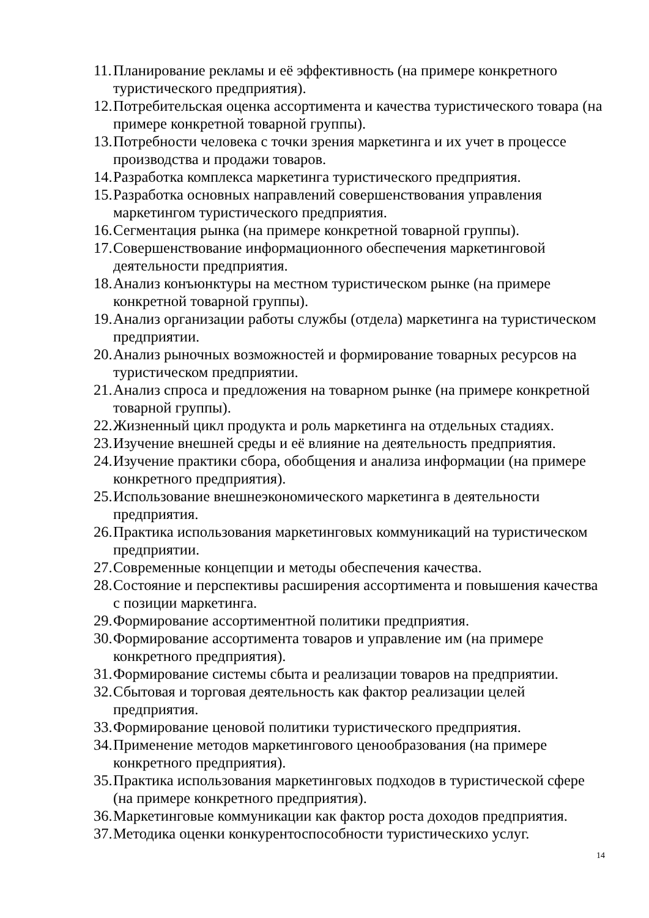11. Планирование рекламы и её эффективность (на примере конкретного туристического предприятия).
12. Потребительская оценка ассортимента и качества туристического товара (на примере конкретной товарной группы).
13. Потребности человека с точки зрения маркетинга и их учет в процессе производства и продажи товаров.
14. Разработка комплекса маркетинга туристического предприятия.
15. Разработка основных направлений совершенствования управления маркетингом туристического предприятия.
16. Сегментация рынка (на примере конкретной товарной группы).
17. Совершенствование информационного обеспечения маркетинговой деятельности предприятия.
18. Анализ конъюнктуры на местном туристическом рынке (на примере конкретной товарной группы).
19. Анализ организации работы службы (отдела) маркетинга на туристическом предприятии.
20. Анализ рыночных возможностей и формирование товарных ресурсов на туристическом предприятии.
21. Анализ спроса и предложения на товарном рынке (на примере конкретной товарной группы).
22. Жизненный цикл продукта и роль маркетинга на отдельных стадиях.
23. Изучение внешней среды и её влияние на деятельность предприятия.
24. Изучение практики сбора, обобщения и анализа информации (на примере конкретного предприятия).
25. Использование внешнеэкономического маркетинга в деятельности предприятия.
26. Практика использования маркетинговых коммуникаций на туристическом предприятии.
27. Современные концепции и методы обеспечения качества.
28. Состояние и перспективы расширения ассортимента и повышения качества с позиции маркетинга.
29. Формирование ассортиментной политики предприятия.
30. Формирование ассортимента товаров и управление им (на примере конкретного предприятия).
31. Формирование системы сбыта и реализации товаров на предприятии.
32. Сбытовая и торговая деятельность как фактор реализации целей предприятия.
33. Формирование ценовой политики туристического предприятия.
34. Применение методов маркетингового ценообразования (на примере конкретного предприятия).
35. Практика использования маркетинговых подходов в туристической сфере (на примере конкретного предприятия).
36. Маркетинговые коммуникации как фактор роста доходов предприятия.
37. Методика оценки конкурентоспособности туристическихо услуг.
14